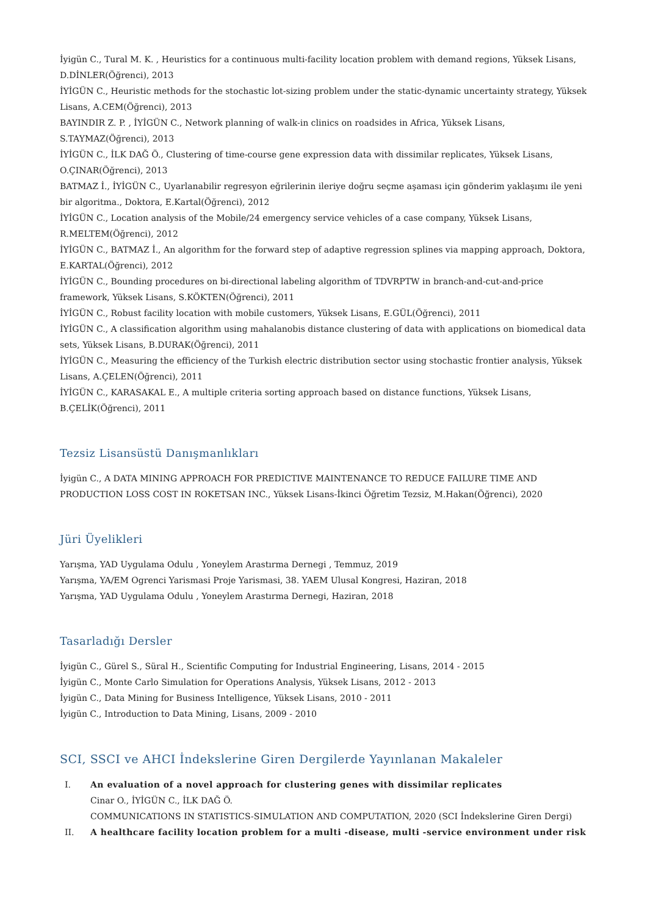İyigün C., Tural M. K. , Heuristics for a continuous multi-facility location problem with demand regions, Yüksek Lisans, D.DİNLER(Öğrenci), 2013
İYİGÜN C., Heuristic methods for the stochastic lot-sizing problem under the static-dynamic uncertainty strategy, Yüksek Lisans, A.CEM(Öğrenci), 2013
BAYINDIR Z. P. , İYİGÜN C., Network planning of walk-in clinics on roadsides in Africa, Yüksek Lisans, S.TAYMAZ(Öğrenci), 2013
İYİGÜN C., İLK DAĞ Ö., Clustering of time-course gene expression data with dissimilar replicates, Yüksek Lisans, O.ÇINAR(Öğrenci), 2013
BATMAZ İ., İYİGÜN C., Uyarlanabilir regresyon eğrilerinin ileriye doğru seçme aşaması için gönderim yaklaşımı ile yeni bir algoritma., Doktora, E.Kartal(Öğrenci), 2012
İYİGÜN C., Location analysis of the Mobile/24 emergency service vehicles of a case company, Yüksek Lisans, R.MELTEM(Öğrenci), 2012
İYİGÜN C., BATMAZ İ., An algorithm for the forward step of adaptive regression splines via mapping approach, Doktora, E.KARTAL(Öğrenci), 2012
İYİGÜN C., Bounding procedures on bi-directional labeling algorithm of TDVRPTW in branch-and-cut-and-price framework, Yüksek Lisans, S.KÖKTEN(Öğrenci), 2011
İYİGÜN C., Robust facility location with mobile customers, Yüksek Lisans, E.GÜL(Öğrenci), 2011
İYİGÜN C., A classification algorithm using mahalanobis distance clustering of data with applications on biomedical data sets, Yüksek Lisans, B.DURAK(Öğrenci), 2011
İYİGÜN C., Measuring the efficiency of the Turkish electric distribution sector using stochastic frontier analysis, Yüksek Lisans, A.ÇELEN(Öğrenci), 2011
İYİGÜN C., KARASAKAL E., A multiple criteria sorting approach based on distance functions, Yüksek Lisans, B.ÇELİK(Öğrenci), 2011
Tezsiz Lisansüstü Danışmanlıkları
İyigün C., A DATA MINING APPROACH FOR PREDICTIVE MAINTENANCE TO REDUCE FAILURE TIME AND PRODUCTION LOSS COST IN ROKETSAN INC., Yüksek Lisans-İkinci Öğretim Tezsiz, M.Hakan(Öğrenci), 2020
Jüri Üyelikleri
Yarışma, YAD Uygulama Odulu , Yoneylem Arastırma Dernegi , Temmuz, 2019
Yarışma, YA/EM Ogrenci Yarismasi Proje Yarismasi, 38. YAEM Ulusal Kongresi, Haziran, 2018
Yarışma, YAD Uygulama Odulu , Yoneylem Arastırma Dernegi, Haziran, 2018
Tasarladığı Dersler
İyigün C., Gürel S., Süral H., Scientific Computing for Industrial Engineering, Lisans, 2014 - 2015
İyigün C., Monte Carlo Simulation for Operations Analysis, Yüksek Lisans, 2012 - 2013
İyigün C., Data Mining for Business Intelligence, Yüksek Lisans, 2010 - 2011
İyigün C., Introduction to Data Mining, Lisans, 2009 - 2010
SCI, SSCI ve AHCI İndekslerine Giren Dergilerde Yayınlanan Makaleler
I. An evaluation of a novel approach for clustering genes with dissimilar replicates
Cinar O., İYİGÜN C., İLK DAĞ Ö.
COMMUNICATIONS IN STATISTICS-SIMULATION AND COMPUTATION, 2020 (SCI İndekslerine Giren Dergi)
II. A healthcare facility location problem for a multi -disease, multi -service environment under risk